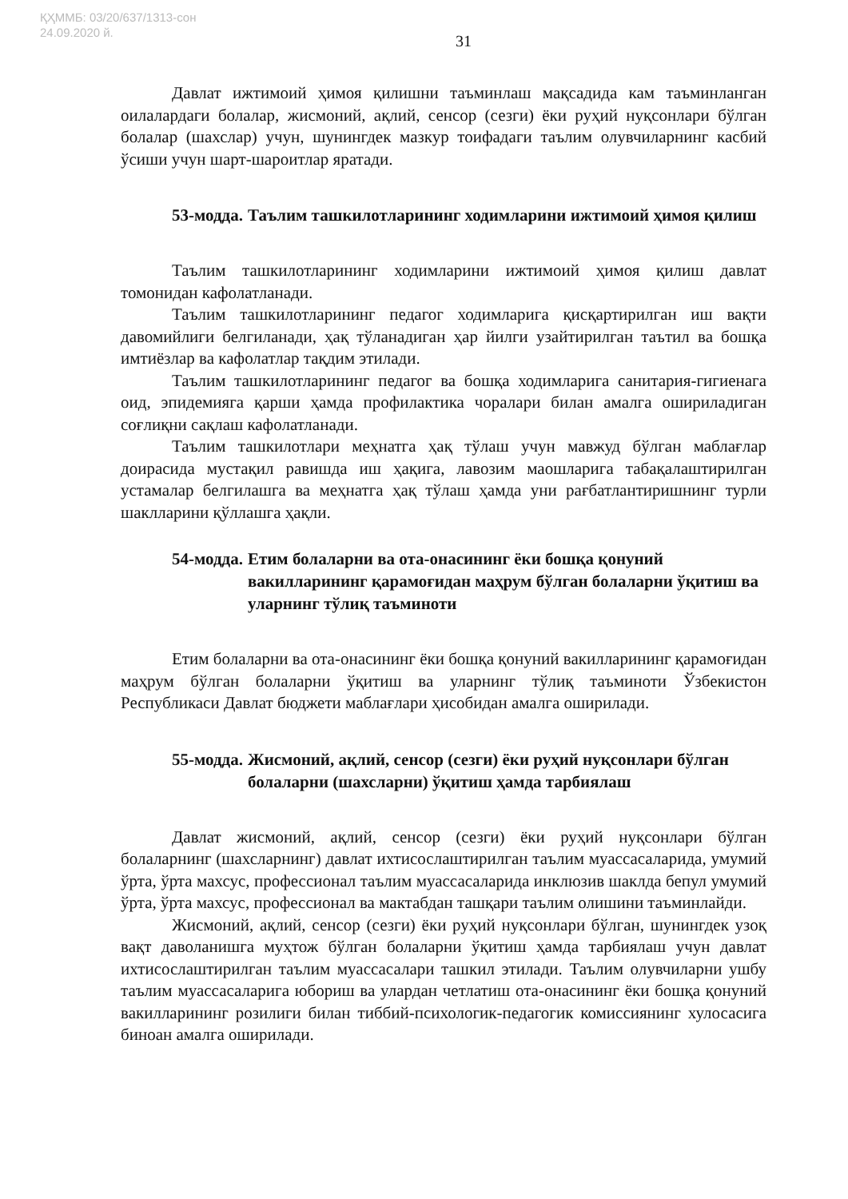ҚҲММБ: 03/20/637/1313-сон
24.09.2020 й.
31
Давлат ижтимоий ҳимоя қилишни таъминлаш мақсадида кам таъминланган оилалардаги болалар, жисмоний, ақлий, сенсор (сезги) ёки руҳий нуқсонлари бўлган болалар (шахслар) учун, шунингдек мазкур тоифадаги таълим олувчиларнинг касбий ўсиши учун шарт-шароитлар яратади.
53-модда. Таълим ташкилотларининг ходимларини ижтимоий ҳимоя қилиш
Таълим ташкилотларининг ходимларини ижтимоий ҳимоя қилиш давлат томонидан кафолатланади.
Таълим ташкилотларининг педагог ходимларига қисқартирилган иш вақти давомийлиги белгиланади, ҳақ тўланадиган ҳар йилги узайтирилган таътил ва бошқа имтиёзлар ва кафолатлар тақдим этилади.
Таълим ташкилотларининг педагог ва бошқа ходимларига санитария-гигиенага оид, эпидемияга қарши ҳамда профилактика чоралари билан амалга ошириладиган соғлиқни сақлаш кафолатланади.
Таълим ташкилотлари меҳнатга ҳақ тўлаш учун мавжуд бўлган маблағлар доирасида мустақил равишда иш ҳақига, лавозим маошларига табақалаштирилган устамалар белгилашга ва меҳнатга ҳақ тўлаш ҳамда уни рағбатлантиришнинг турли шаклларини қўллашга ҳақли.
54-модда. Етим болаларни ва ота-онасининг ёки бошқа қонуний вакилларининг қарамоғидан маҳрум бўлган болаларни ўқитиш ва уларнинг тўлиқ таъминоти
Етим болаларни ва ота-онасининг ёки бошқа қонуний вакилларининг қарамоғидан маҳрум бўлган болаларни ўқитиш ва уларнинг тўлиқ таъминоти Ўзбекистон Республикаси Давлат бюджети маблағлари ҳисобидан амалга оширилади.
55-модда. Жисмоний, ақлий, сенсор (сезги) ёки руҳий нуқсонлари бўлган болаларни (шахсларни) ўқитиш ҳамда тарбиялаш
Давлат жисмоний, ақлий, сенсор (сезги) ёки руҳий нуқсонлари бўлган болаларнинг (шахсларнинг) давлат ихтисослаштирилган таълим муассасаларида, умумий ўрта, ўрта махсус, профессионал таълим муассасаларида инклюзив шаклда бепул умумий ўрта, ўрта махсус, профессионал ва мактабдан ташқари таълим олишини таъминлайди.
Жисмоний, ақлий, сенсор (сезги) ёки руҳий нуқсонлари бўлган, шунингдек узоқ вақт даволанишга муҳтож бўлган болаларни ўқитиш ҳамда тарбиялаш учун давлат ихтисослаштирилган таълим муассасалари ташкил этилади. Таълим олувчиларни ушбу таълим муассасаларига юбориш ва улардан четлатиш ота-онасининг ёки бошқа қонуний вакилларининг розилиги билан тиббий-психологик-педагогик комиссиянинг хулосасига биноан амалга оширилади.